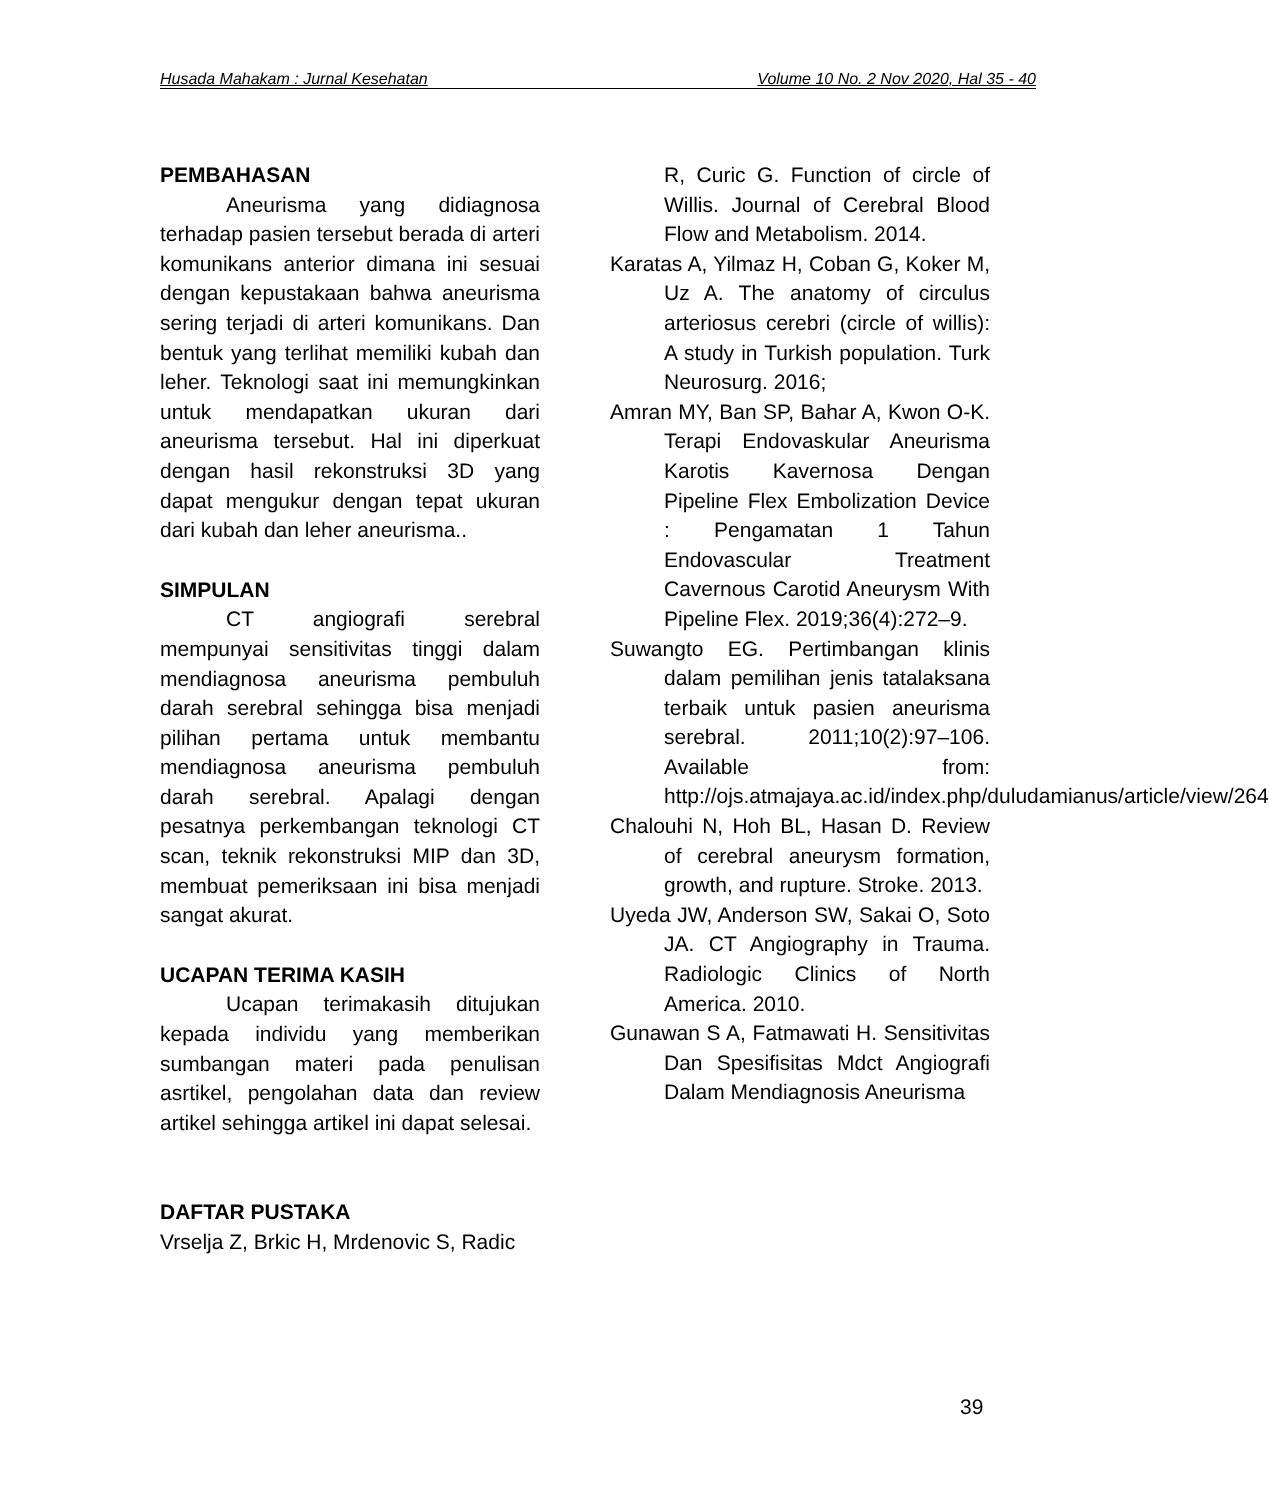Husada Mahakam : Jurnal Kesehatan Volume 10 No. 2 Nov 2020, Hal 35 - 40
PEMBAHASAN
Aneurisma yang didiagnosa terhadap pasien tersebut berada di arteri komunikans anterior dimana ini sesuai dengan kepustakaan bahwa aneurisma sering terjadi di arteri komunikans. Dan bentuk yang terlihat memiliki kubah dan leher. Teknologi saat ini memungkinkan untuk mendapatkan ukuran dari aneurisma tersebut. Hal ini diperkuat dengan hasil rekonstruksi 3D yang dapat mengukur dengan tepat ukuran dari kubah dan leher aneurisma..
SIMPULAN
CT angiografi serebral mempunyai sensitivitas tinggi dalam mendiagnosa aneurisma pembuluh darah serebral sehingga bisa menjadi pilihan pertama untuk membantu mendiagnosa aneurisma pembuluh darah serebral. Apalagi dengan pesatnya perkembangan teknologi CT scan, teknik rekonstruksi MIP dan 3D, membuat pemeriksaan ini bisa menjadi sangat akurat.
UCAPAN TERIMA KASIH
Ucapan terimakasih ditujukan kepada individu yang memberikan sumbangan materi pada penulisan asrtikel, pengolahan data dan review artikel sehingga artikel ini dapat selesai.
DAFTAR PUSTAKA
Vrselja Z, Brkic H, Mrdenovic S, Radic
R, Curic G. Function of circle of Willis. Journal of Cerebral Blood Flow and Metabolism. 2014.
Karatas A, Yilmaz H, Coban G, Koker M, Uz A. The anatomy of circulus arteriosus cerebri (circle of willis): A study in Turkish population. Turk Neurosurg. 2016;
Amran MY, Ban SP, Bahar A, Kwon O-K. Terapi Endovaskular Aneurisma Karotis Kavernosa Dengan Pipeline Flex Embolization Device : Pengamatan 1 Tahun Endovascular Treatment Cavernous Carotid Aneurysm With Pipeline Flex. 2019;36(4):272–9.
Suwangto EG. Pertimbangan klinis dalam pemilihan jenis tatalaksana terbaik untuk pasien aneurisma serebral. 2011;10(2):97–106. Available from: http://ojs.atmajaya.ac.id/index.php/duludamianus/article/view/264
Chalouhi N, Hoh BL, Hasan D. Review of cerebral aneurysm formation, growth, and rupture. Stroke. 2013.
Uyeda JW, Anderson SW, Sakai O, Soto JA. CT Angiography in Trauma. Radiologic Clinics of North America. 2010.
Gunawan S A, Fatmawati H. Sensitivitas Dan Spesifisitas Mdct Angiografi Dalam Mendiagnosis Aneurisma
39